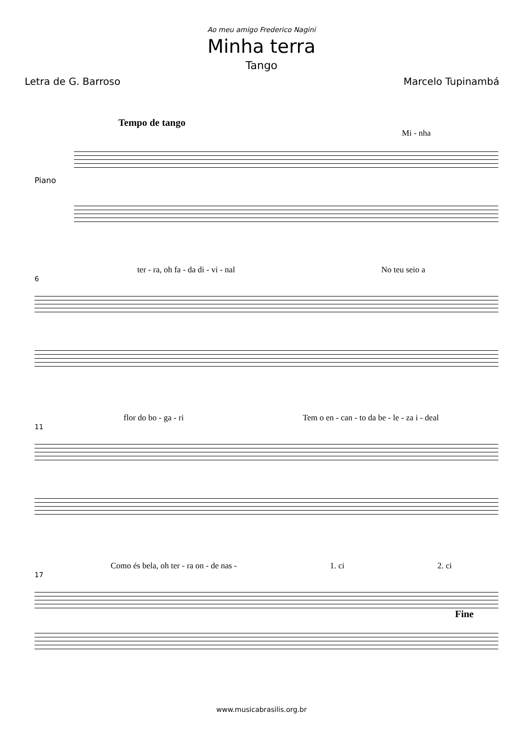Ao meu amigo Frederico Nagini
Minha terra
Tango
Letra de G. Barroso Marcelo Tupinambá
Tempo de tango
Mi - nha
Piano
ter - ra, oh fa - da di - vi - nal No teu seio a
6
flor do bo - ga - ri Tem o en - can - to da be - le - za i - deal
11
Como és bela, oh ter - ra on - de nas - 1. ci 2. ci
17
Fine
www.musicabrasilis.org.br